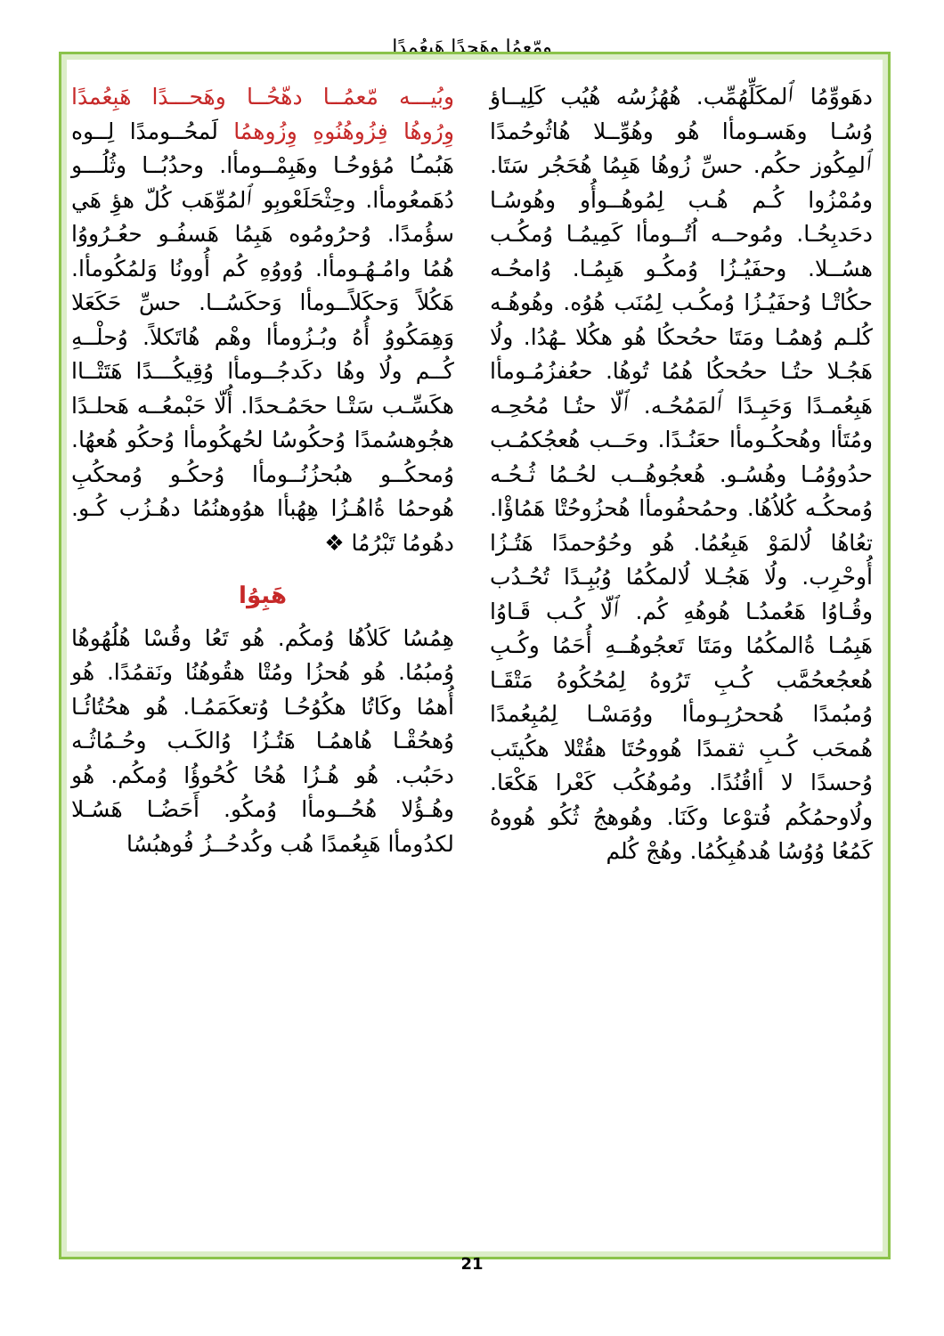ومّعمُا وهَحدًا هَبِعُمدًا
وبُيـــه مّعمُــا دهّحُــا وهَحـــدًا هَبِعُمدًا وِرُوهُا فِزُوهُنُوهِ وِزُوهمُا لَمحُــومدًا لِــوه هَبُمـُا مُؤوحُـا وهَبِمْــومأا. وحدُبُــا وثُلُـــو دُهَمعُومأا. وحِثْحَلَعْوبِو ٱلمُوِّهَب كُلّ هؤِ هَي سؤُمدًا. وُحرُومُوه هَبِمُا هَسفُـو حعُـرُووُا هُمُا وامُـهُـومأا. وُووُهِ كُم أُوونُا وَلمُكُومأا. هَكُلاً وَحكَلاًــومأا وَحكَسُــا. حسِّ حَكَعَلا وَهِمَكُووُ أُهُ وبُـزُومأا وهْم هُاتَكلاً. وُحلْــهِ كُــم ولُا وهُا دكَدجُــومأا وُقِيكُـــدًا هَتَتْــاا هكَسِّـب سَتْـا ححَمُـحدًا. أُلّا حَبْمعُــه هَحلـدًا هجُوهسُمدًا وُحكُوسُا لحُهكُومأا وُحكُو هُعهُا. وُمحكُــو هبُحزُنُــومأا وُحكُـو وُمحكُبِ هُوحمُا ةُاهُـزُا هِهُبأا هوُوهنُمُا دهُـزُب كُـو. دهُومُا تَبْرُمُا ❖
هَبِوُا
هِمُسُا كَلاُهُا وُمكُم. هُو تَعُا وقُسْا هُلُهُوهُا وُمبُمُا. هُو هُحزُا ومُتْا هقُوهُنُا ونَقمُدًا. هُو أُهمُا وكَاتُا هكُوُحُـا وُتعكَمَمُـا. هُو هحُتُائُـا وُهحُقْـا هُاهمُـا هَتُـزُا وُالكَـب وحُـمُاثُـه دحَبُب. هُو هُـزُا هُحُا كُحُوؤُا وُمكُم. هُو وهُـؤُلا هُحُــومأا وُمكُو. أَحَضُـا هَسُـلا لكدُومأا هَبِعُمدًا هُب وكُدحُــزُ فُوهبُسُا
دهَووِّمُا ٱلمكَلِّهُمِّب. هُهُزُسُه هُيُب كَلِيــاؤ وُسُـا وهَسـومأا هُو وهُوِّــلا هُاثُوحُمدًا ٱلمِكُوز حكُم. حسِّ زُوهُا هَبِمُا هُحَجُر سَتَا. ومُمْزُوا كُـم هُـب لِمُوهُــوأُو وهُوسُـا دحَدبِحُـا. ومُوحــه اُتُــومأا كَمِيمُـا وُمكُـب هسُــلا. وحفَيُـزُا وُمكُـو هَبِمُـا. وُامحُـه حكُاتْـا وُحفَيُـزُا وُمكُـب لِمُنَب هُوُه. وهُوهُـه كُلـم وُهمُـا ومَتَا ححُحكُا هُو هكُلا ـهُدُا. ولُا هَجُـلا حتُـا ححُحكُا هُمُا تُوهُا. حعُفزُمُـومأا هَبِعُمـدًا وَحَبِـدًا ٱلمَمُحُـه. ٱلّا حتُـا مُحُحِـه ومُتَأا وهُحكُـومأا حعَنُـدًا. وحَــب هُعجُكمُـب حدُووُمُـا وهُسُـو. هُعجُوهُــب لحُـمُا ثُـحُـه وُمحكُـه كُلاُهُا. وحمُحفُومأا هُحزُوحُتْا هَمُاؤْا. تعُاهُا لُالمَوْ هَبِعُمُا. هُو وحُوُحمدًا هَتُـزُا أُوحْرِب. ولُا هَجُـلا لُالمكُمُا وُبُبِـدًا تُحُـدُب وقُـاوُا هَعُمدُـا هُوهُهِ كُم. ٱلّا كُـب قَـاوُا هَبِمُـا ةُالمكُمُا ومَتَا تَعجُوهُــهِ أُحَمُا وكُـبِ هُعجُعحُمَّب كُـبِ تَرُوهُ لِمُحُكُوهُ مَتْقَـا وُمبُمدًا هُححرُبِـومأا ووُمَسْـا لِمُبِعُمدًا هُمحَب كُـبِ ثقمدًا هُووحُتَا هقُتْلا هكُيتَب وُحسدًا لا أاقُنُدًا. ومُوهُكُب كَعْرا هَكْعَا. ولُاوحمُكُم فُتوْعا وكَنَا. وهُوهجُ ثُكُو هُووهُ كَمُعُا وُوُسُا هُدهُبِكُمُا. وهُجْ كُلم
21